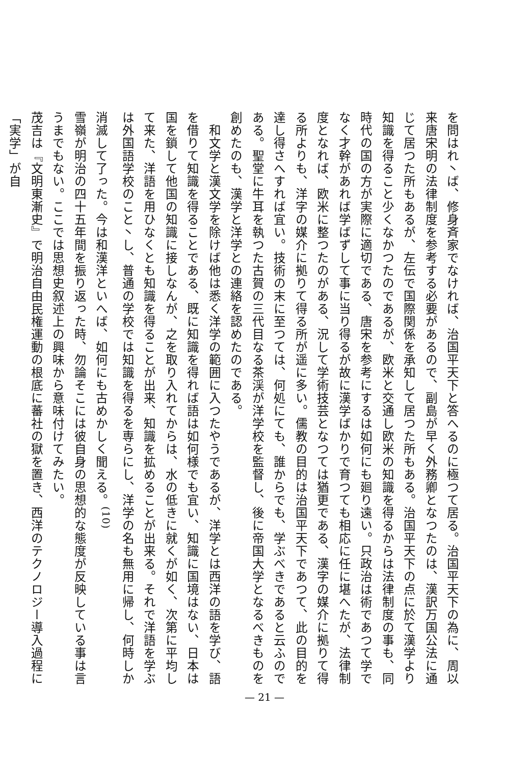を問はれ丶ば、修身斉家でなければ、治国平天下と答へるのに極つて居る。治国平天下の為に、周以来唐宋明の法律制度を参考する必要があるので、副島が早く外務卿となつたのは、漢訳万国公法に通じて居つた所もあるが、左伝で国際関係を承知して居つた所もある。治国平天下の点に於て漢学より知識を得ること少くなかつたのであるが、欧米と交通し欧米の知識を得るからは法律制度の事も、同時代の国の方が実際に適切である、唐宋を参考にするは如何にも廻り遠い。只政治は術であつて学でなく才幹があれば学ばずして事に当り得るが故に漢学ばかりで育つても相応に任に堪へたが、法律制度となれば、欧米に整つたのがある、況して学術技芸となつては猶更である、漢字の媒介に拠りて得る所よりも、洋字の媒介に拠りて得る所が遥に多い。儒教の目的は治国平天下であつて、此の目的を達し得さへすれば宜い。技術の末に至つては、何処にても、誰からでも、学ぶべきであると云ふのである。聖堂に牛耳を執つた古賀の三代目なる茶渓が洋学校を監督し、後に帝国大学となるべきものを創めたのも、漢学と洋学との連絡を認めたのである。
　和文学と漢文学を除けば他は悉く洋学の範囲に入つたやうであるが、洋学とは西洋の語を学び、語を借りて知識を得ることである、既に知識を得れば語は如何様でも宜い、知識に国境はない、日本は国を鎖して他国の知識に接しなんが、之を取り入れてからは、水の低きに就くが如く、次第に平均して来た、洋語を用ひなくとも知識を得ることが出来、知識を拡めることが出来る。それで洋語を学ぶは外国語学校のこと丶し、普通の学校では知識を得るを専らにし、洋学の名も無用に帰し、何時しか消滅して了った。今は和漢洋といへば、如何にも古めかしく聞える。<sup>(10)</sup>
雪嶺が明治の四十五年間を振り返った時、勿論そこには彼自身の思想的な態度が反映している事は言うまでもない。ここでは思想史叙述上の興味から意味付けてみたい。
茂吉は『文明東漸史』で明治自由民権運動の根底に蕃社の獄を置き、西洋のテクノロジー導入過程に「実学」が自
— 21 —